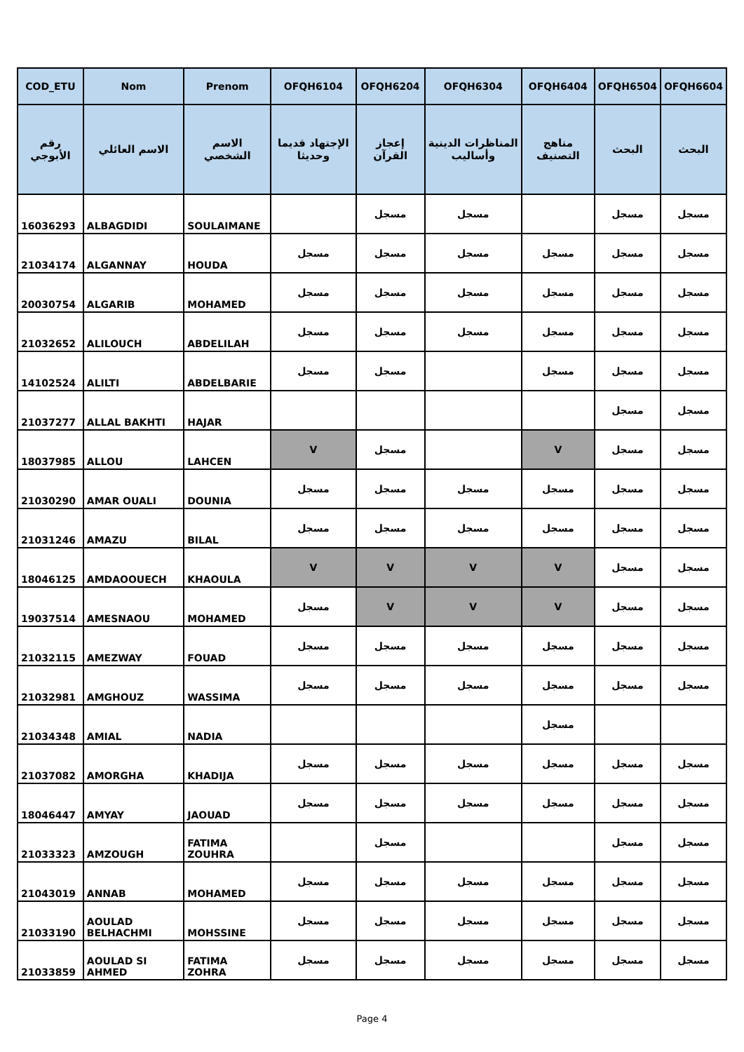| COD_ETU | Nom | Prenom | OFQH6104 | OFQH6204 | OFQH6304 | OFQH6404 | OFQH6504 | OFQH6604 |
| --- | --- | --- | --- | --- | --- | --- | --- | --- |
| رقم الأبوجي | الاسم العائلي | الاسم الشخصي | الإجتهاد قديما وحديثا | إعجاز القرآن | المناظرات الدينية وأساليب | مناهج التصنيف | البحث | البحث |
| 16036293 | ALBAGDIDI | SOULAIMANE | | مسجل | مسجل | | مسجل | مسجل |
| 21034174 | ALGANNAY | HOUDA | مسجل | مسجل | مسجل | مسجل | مسجل | مسجل |
| 20030754 | ALGARIB | MOHAMED | مسجل | مسجل | مسجل | مسجل | مسجل | مسجل |
| 21032652 | ALILOUCH | ABDELILAH | مسجل | مسجل | مسجل | مسجل | مسجل | مسجل |
| 14102524 | ALILTI | ABDELBARIE | مسجل | مسجل | | مسجل | مسجل | مسجل |
| 21037277 | ALLAL BAKHTI | HAJAR | | | | | مسجل | مسجل |
| 18037985 | ALLOU | LAHCEN | V | مسجل | | V | مسجل | مسجل |
| 21030290 | AMAR OUALI | DOUNIA | مسجل | مسجل | مسجل | مسجل | مسجل | مسجل |
| 21031246 | AMAZU | BILAL | مسجل | مسجل | مسجل | مسجل | مسجل | مسجل |
| 18046125 | AMDAOOUECH | KHAOULA | V | V | V | V | مسجل | مسجل |
| 19037514 | AMESNAOU | MOHAMED | مسجل | V | V | V | مسجل | مسجل |
| 21032115 | AMEZWAY | FOUAD | مسجل | مسجل | مسجل | مسجل | مسجل | مسجل |
| 21032981 | AMGHOUZ | WASSIMA | مسجل | مسجل | مسجل | مسجل | مسجل | مسجل |
| 21034348 | AMIAL | NADIA | | | | مسجل | | |
| 21037082 | AMORGHA | KHADIJA | مسجل | مسجل | مسجل | مسجل | مسجل | مسجل |
| 18046447 | AMYAY | JAOUAD | مسجل | مسجل | مسجل | مسجل | مسجل | مسجل |
| 21033323 | AMZOUGH | FATIMA ZOUHRA | | مسجل | | | مسجل | مسجل |
| 21043019 | ANNAB | MOHAMED | مسجل | مسجل | مسجل | مسجل | مسجل | مسجل |
| 21033190 | AOULAD BELHACHMI | MOHSSINE | مسجل | مسجل | مسجل | مسجل | مسجل | مسجل |
| 21033859 | AOULAD SI AHMED | FATIMA ZOHRA | مسجل | مسجل | مسجل | مسجل | مسجل | مسجل |
Page 4